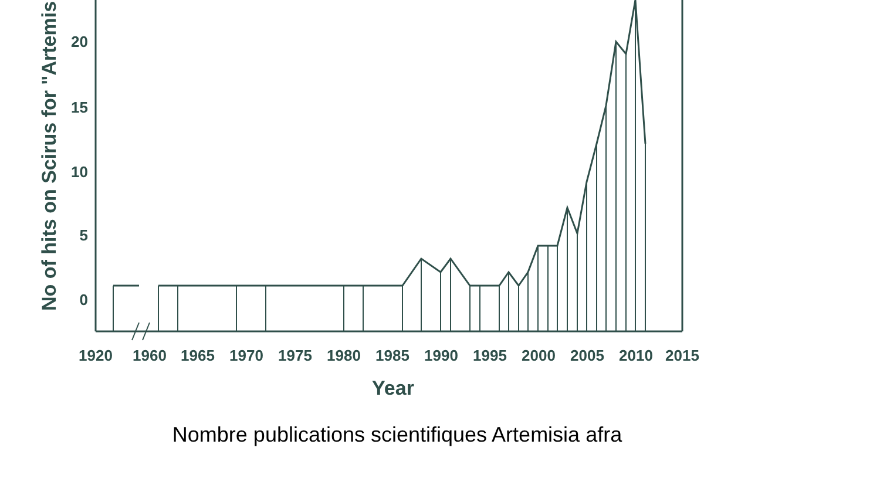20
15
10
5
0
No of hits on Scirus for "Artemisia
1920
1960
1965
1970
1975
1980
1985
1990
1995
2000
2005
2010
2015
Year
Nombre publications scientifiques Artemisia afra